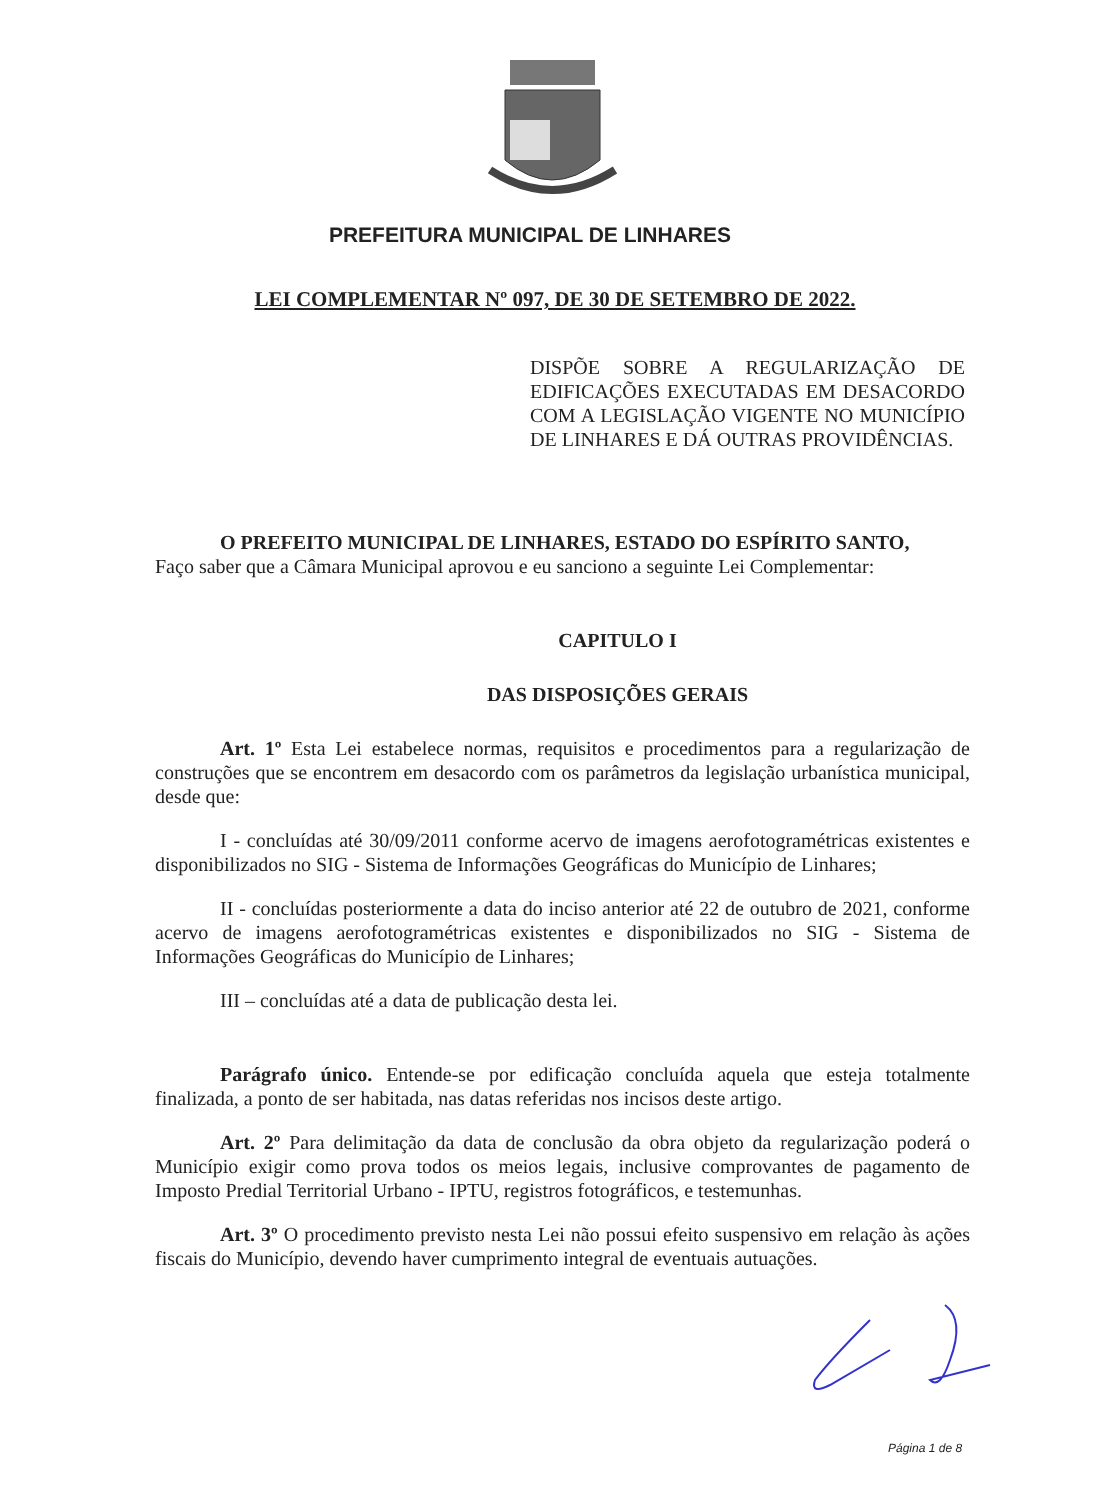PREFEITURA MUNICIPAL DE LINHARES
LEI COMPLEMENTAR Nº 097, DE 30 DE SETEMBRO DE 2022.
DISPÕE SOBRE A REGULARIZAÇÃO DE EDIFICAÇÕES EXECUTADAS EM DESACORDO COM A LEGISLAÇÃO VIGENTE NO MUNICÍPIO DE LINHARES E DÁ OUTRAS PROVIDÊNCIAS.
O PREFEITO MUNICIPAL DE LINHARES, ESTADO DO ESPÍRITO SANTO,
Faço saber que a Câmara Municipal aprovou e eu sanciono a seguinte Lei Complementar:
CAPITULO I
DAS DISPOSIÇÕES GERAIS
Art. 1º Esta Lei estabelece normas, requisitos e procedimentos para a regularização de construções que se encontrem em desacordo com os parâmetros da legislação urbanística municipal, desde que:
I - concluídas até 30/09/2011 conforme acervo de imagens aerofotogramétricas existentes e disponibilizados no SIG - Sistema de Informações Geográficas do Município de Linhares;
II - concluídas posteriormente a data do inciso anterior até 22 de outubro de 2021, conforme acervo de imagens aerofotogramétricas existentes e disponibilizados no SIG - Sistema de Informações Geográficas do Município de Linhares;
III – concluídas até a data de publicação desta lei.
Parágrafo único. Entende-se por edificação concluída aquela que esteja totalmente finalizada, a ponto de ser habitada, nas datas referidas nos incisos deste artigo.
Art. 2º Para delimitação da data de conclusão da obra objeto da regularização poderá o Município exigir como prova todos os meios legais, inclusive comprovantes de pagamento de Imposto Predial Territorial Urbano - IPTU, registros fotográficos, e testemunhas.
Art. 3º O procedimento previsto nesta Lei não possui efeito suspensivo em relação às ações fiscais do Município, devendo haver cumprimento integral de eventuais autuações.
Página 1 de 8